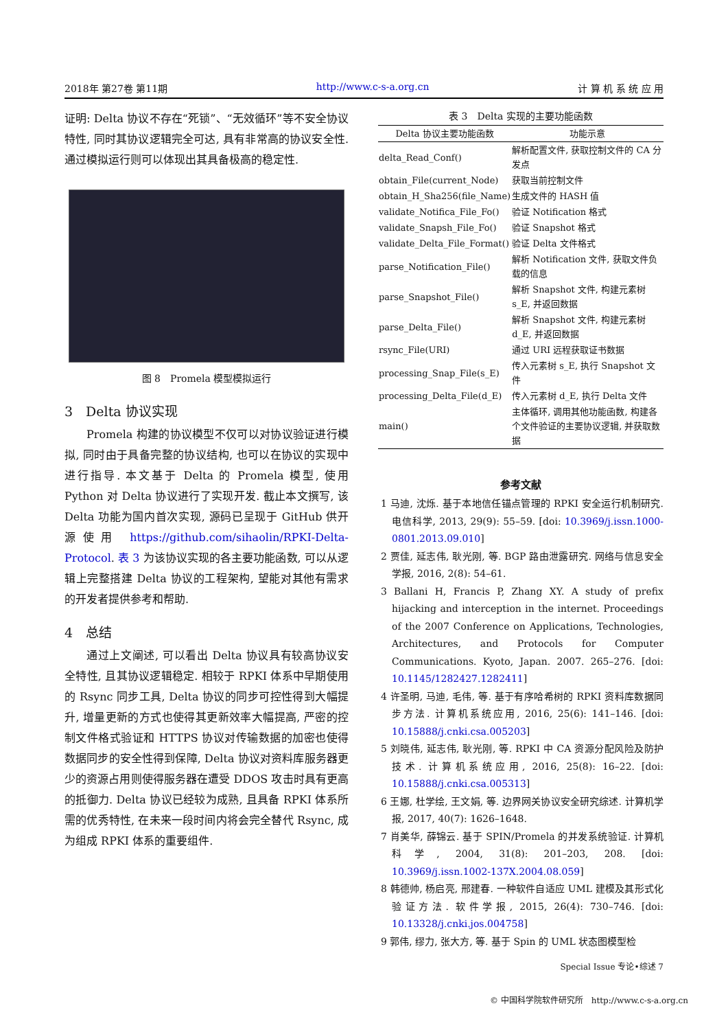2018年 第27卷 第11期 http://www.c-s-a.org.cn 计 算 机 系 统 应 用
证明: Delta 协议不存在“死锁”、“无效循环”等不安全协议特性, 同时其协议逻辑完全可达, 具有非常高的协议安全性. 通过模拟运行则可以体现出其具备极高的稳定性.
图 8　Promela 模型模拟运行
3　Delta 协议实现
Promela 构建的协议模型不仅可以对协议验证进行模拟, 同时由于具备完整的协议结构, 也可以在协议的实现中进行指导. 本文基于 Delta 的 Promela 模型, 使用 Python 对 Delta 协议进行了实现开发. 截止本文撰写, 该 Delta 功能为国内首次实现, 源码已呈现于 GitHub 供开源使用 https://github.com/sihaolin/RPKI-Delta-Protocol. 表 3 为该协议实现的各主要功能函数, 可以从逻辑上完整搭建 Delta 协议的工程架构, 望能对其他有需求的开发者提供参考和帮助.
4　总结
通过上文阐述, 可以看出 Delta 协议具有较高协议安全特性, 且其协议逻辑稳定. 相较于 RPKI 体系中早期使用的 Rsync 同步工具, Delta 协议的同步可控性得到大幅提升, 增量更新的方式也使得其更新效率大幅提高, 严密的控制文件格式验证和 HTTPS 协议对传输数据的加密也使得数据同步的安全性得到保障, Delta 协议对资料库服务器更少的资源占用则使得服务器在遭受 DDOS 攻击时具有更高的抵御力. Delta 协议已经较为成熟, 且具备 RPKI 体系所需的优秀特性, 在未来一段时间内将会完全替代 Rsync, 成为组成 RPKI 体系的重要组件.
表 3　Delta 实现的主要功能函数
| Delta 协议主要功能函数 | 功能示意 |
| --- | --- |
| delta_Read_Conf() | 解析配置文件, 获取控制文件的 CA 分发点 |
| obtain_File(current_Node) | 获取当前控制文件 |
| obtain_H_Sha256(file_Name) | 生成文件的 HASH 值 |
| validate_Notifica_File_Fo() | 验证 Notification 格式 |
| validate_Snapsh_File_Fo() | 验证 Snapshot 格式 |
| validate_Delta_File_Format() | 验证 Delta 文件格式 |
| parse_Notification_File() | 解析 Notification 文件, 获取文件负载的信息 |
| parse_Snapshot_File() | 解析 Snapshot 文件, 构建元素树 s_E, 并返回数据 |
| parse_Delta_File() | 解析 Snapshot 文件, 构建元素树 d_E, 并返回数据 |
| rsync_File(URI) | 通过 URI 远程获取证书数据 |
| processing_Snap_File(s_E) | 传入元素树 s_E, 执行 Snapshot 文件 |
| processing_Delta_File(d_E) | 传入元素树 d_E, 执行 Delta 文件 |
| main() | 主体循环, 调用其他功能函数, 构建各个文件验证的主要协议逻辑, 并获取数据 |
参考文献
1 马迪, 沈烁. 基于本地信任锚点管理的 RPKI 安全运行机制研究. 电信科学, 2013, 29(9): 55–59. [doi: 10.3969/j.issn.1000-0801.2013.09.010]
2 贾佳, 延志伟, 耿光刚, 等. BGP 路由泄露研究. 网络与信息安全学报, 2016, 2(8): 54–61.
3 Ballani H, Francis P, Zhang XY. A study of prefix hijacking and interception in the internet. Proceedings of the 2007 Conference on Applications, Technologies, Architectures, and Protocols for Computer Communications. Kyoto, Japan. 2007. 265–276. [doi: 10.1145/1282427.1282411]
4 许圣明, 马迪, 毛伟, 等. 基于有序哈希树的 RPKI 资料库数据同步方法. 计算机系统应用, 2016, 25(6): 141–146. [doi: 10.15888/j.cnki.csa.005203]
5 刘晓伟, 延志伟, 耿光刚, 等. RPKI 中 CA 资源分配风险及防护技术. 计算机系统应用, 2016, 25(8): 16–22. [doi: 10.15888/j.cnki.csa.005313]
6 王娜, 杜学绘, 王文娟, 等. 边界网关协议安全研究综述. 计算机学报, 2017, 40(7): 1626–1648.
7 肖美华, 薛锦云. 基于 SPIN/Promela 的并发系统验证. 计算机科学, 2004, 31(8): 201–203, 208. [doi: 10.3969/j.issn.1002-137X.2004.08.059]
8 韩德帅, 杨启亮, 邢建春. 一种软件自适应 UML 建模及其形式化验证方法. 软件学报, 2015, 26(4): 730–746. [doi: 10.13328/j.cnki.jos.004758]
9 郭伟, 缪力, 张大方, 等. 基于 Spin 的 UML 状态图模型检
Special Issue 专论•综述 7
© 中国科学院软件研究所　http://www.c-s-a.org.cn